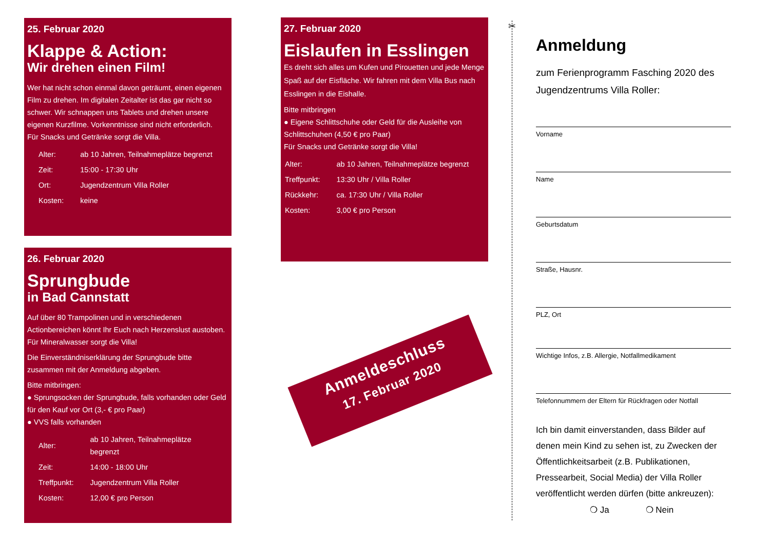25. Februar 2020
Klappe & Action:
Wir drehen einen Film!
Wer hat nicht schon einmal davon geträumt, einen eigenen Film zu drehen. Im digitalen Zeitalter ist das gar nicht so schwer. Wir schnappen uns Tablets und drehen unsere eigenen Kurzfilme. Vorkenntnisse sind nicht erforderlich.
Für Snacks und Getränke sorgt die Villa.
| Alter: | ab 10 Jahren, Teilnahmeplätze begrenzt |
| Zeit: | 15:00 - 17:30 Uhr |
| Ort: | Jugendzentrum Villa Roller |
| Kosten: | keine |
26. Februar 2020
Sprungbude
in Bad Cannstatt
Auf über 80 Trampolinen und in verschiedenen Actionbereichen könnt Ihr Euch nach Herzenslust austoben. Für Mineralwasser sorgt die Villa!
Die Einverständniserklärung der Sprungbude bitte zusammen mit der Anmeldung abgeben.
Bitte mitbringen:
● Sprungsocken der Sprungbude, falls vorhanden oder Geld für den Kauf vor Ort (3,- € pro Paar)
● VVS falls vorhanden
| Alter: | ab 10 Jahren, Teilnahmeplätze begrenzt |
| Zeit: | 14:00 - 18:00 Uhr |
| Treffpunkt: | Jugendzentrum Villa Roller |
| Kosten: | 12,00 € pro Person |
27. Februar 2020
Eislaufen in Esslingen
Es dreht sich alles um Kufen und Pirouetten und jede Menge Spaß auf der Eisfläche. Wir fahren mit dem Villa Bus nach Esslingen in die Eishalle.
Bitte mitbringen
● Eigene Schlittschuhe oder Geld für die Ausleihe von Schlittschuhen (4,50 € pro Paar)
Für Snacks und Getränke sorgt die Villa!
| Alter: | ab 10 Jahren, Teilnahmeplätze begrenzt |
| Treffpunkt: | 13:30 Uhr / Villa Roller |
| Rückkehr: | ca. 17:30 Uhr / Villa Roller |
| Kosten: | 3,00 € pro Person |
Anmeldeschluss
17. Februar 2020
✂
Anmeldung
zum Ferienprogramm Fasching 2020 des Jugendzentrums Villa Roller:
Vorname
Name
Geburtsdatum
Straße, Hausnr.
PLZ, Ort
Wichtige Infos, z.B. Allergie, Notfallmedikament
Telefonnummern der Eltern für Rückfragen oder Notfall
Ich bin damit einverstanden, dass Bilder auf denen mein Kind zu sehen ist, zu Zwecken der Öffentlichkeitsarbeit (z.B. Publikationen, Pressearbeit, Social Media) der Villa Roller veröffentlicht werden dürfen (bitte ankreuzen):
❍ Ja ❍ Nein